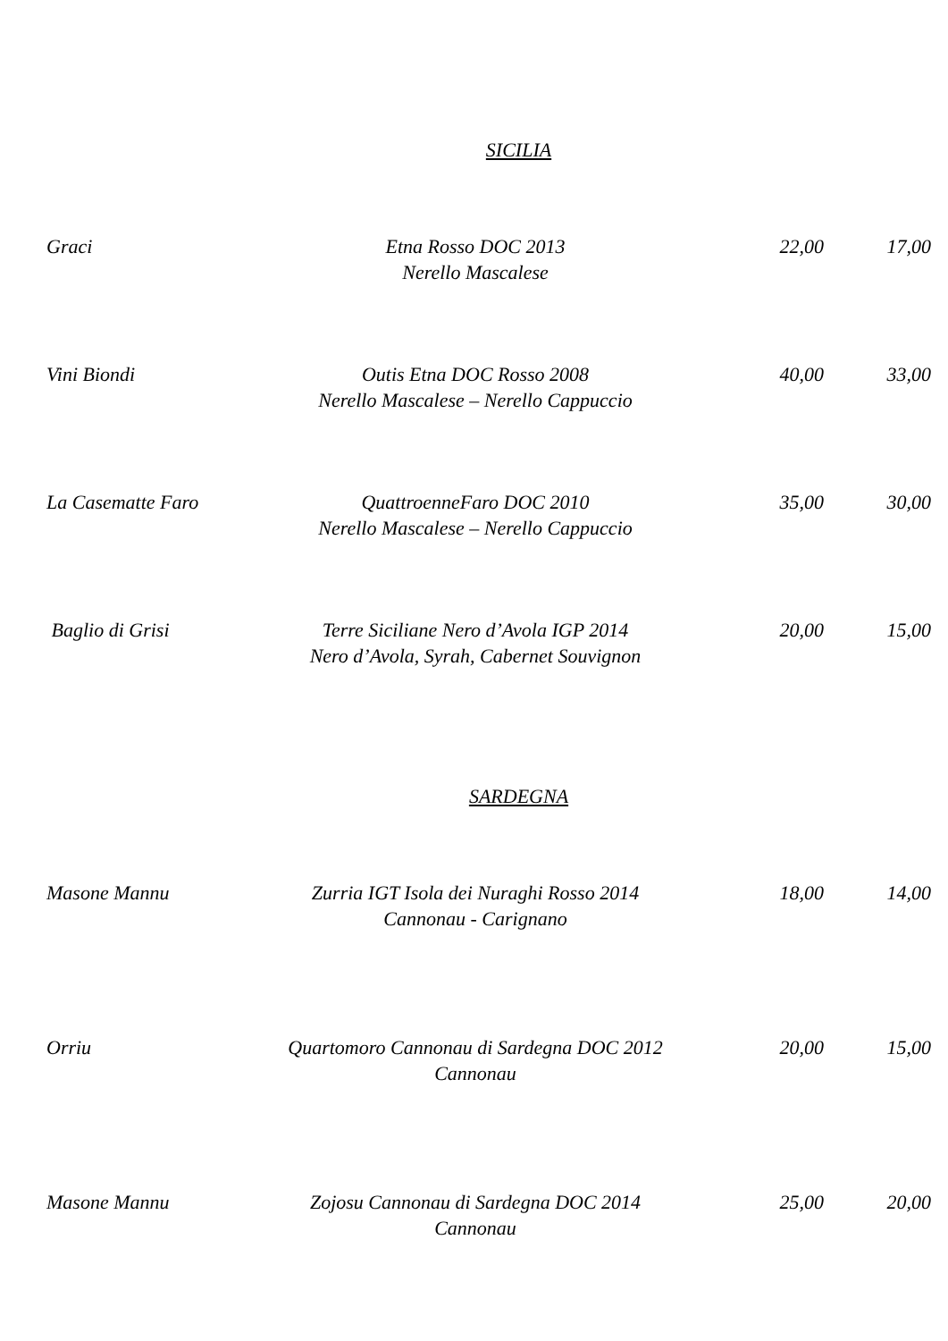SICILIA
Graci Etna Rosso DOC 2013
Nerello Mascalese
22,00 17,00
Vini Biondi Outis Etna DOC Rosso 2008
Nerello Mascalese – Nerello Cappuccio
40,00 33,00
La Casematte Faro
QuattroenneFaro DOC 2010
Nerello Mascalese – Nerello Cappuccio
35,00 30,00
Baglio di Grisi Terre Siciliane Nero d’Avola IGP 2014
Nero d’Avola, Syrah, Cabernet Souvignon
20,00 15,00
SARDEGNA
Masone Mannu Zurria IGT Isola dei Nuraghi Rosso 2014
Cannonau - Carignano
18,00 14,00
Orriu Quartomoro Cannonau di Sardegna DOC 2012
Cannonau
20,00 15,00
Masone Mannu Zojosu Cannonau di Sardegna DOC 2014
Cannonau
25,00 20,00